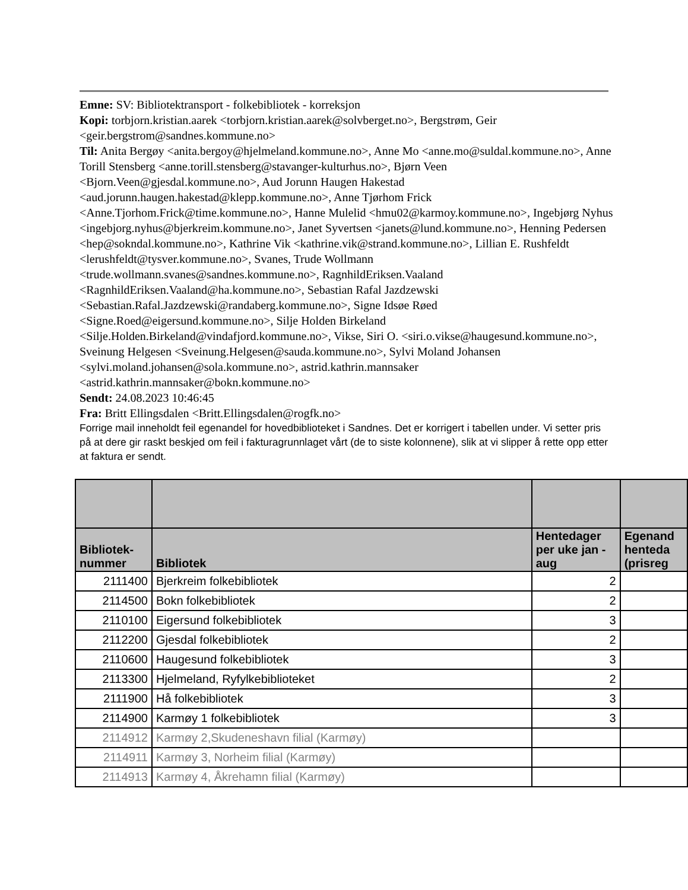Emne: SV: Bibliotektransport - folkebibliotek - korreksjon
Kopi: torbjorn.kristian.aarek <torbjorn.kristian.aarek@solvberget.no>, Bergstrøm, Geir <geir.bergstrom@sandnes.kommune.no>
Til: Anita Bergøy <anita.bergoy@hjelmeland.kommune.no>, Anne Mo <anne.mo@suldal.kommune.no>, Anne Torill Stensberg <anne.torill.stensberg@stavanger-kulturhus.no>, Bjørn Veen <Bjorn.Veen@gjesdal.kommune.no>, Aud Jorunn Haugen Hakestad <aud.jorunn.haugen.hakestad@klepp.kommune.no>, Anne Tjørhom Frick <Anne.Tjorhom.Frick@time.kommune.no>, Hanne Mulelid <hmu02@karmoy.kommune.no>, Ingebjørg Nyhus <ingebjorg.nyhus@bjerkreim.kommune.no>, Janet Syvertsen <janets@lund.kommune.no>, Henning Pedersen <hep@sokndal.kommune.no>, Kathrine Vik <kathrine.vik@strand.kommune.no>, Lillian E. Rushfeldt <lerushfeldt@tysver.kommune.no>, Svanes, Trude Wollmann <trude.wollmann.svanes@sandnes.kommune.no>, RagnhildEriksen.Vaaland <RagnhildEriksen.Vaaland@ha.kommune.no>, Sebastian Rafal Jazdzewski <Sebastian.Rafal.Jazdzewski@randaberg.kommune.no>, Signe Idsøe Røed <Signe.Roed@eigersund.kommune.no>, Silje Holden Birkeland <Silje.Holden.Birkeland@vindafjord.kommune.no>, Vikse, Siri O. <siri.o.vikse@haugesund.kommune.no>, Sveinung Helgesen <Sveinung.Helgesen@sauda.kommune.no>, Sylvi Moland Johansen <sylvi.moland.johansen@sola.kommune.no>, astrid.kathrin.mannsaker <astrid.kathrin.mannsaker@bokn.kommune.no>
Sendt: 24.08.2023 10:46:45
Fra: Britt Ellingsdalen <Britt.Ellingsdalen@rogfk.no>
Forrige mail inneholdt feil egenandel for hovedbiblioteket i Sandnes. Det er korrigert i tabellen under. Vi setter pris på at dere gir raskt beskjed om feil i fakturagrunnlaget vårt (de to siste kolonnene), slik at vi slipper å rette opp etter at faktura er sendt.
| Bibliotek- nummer | Bibliotek | Hentedager per uke jan - aug | Egenand henteda (prisreg |
| --- | --- | --- | --- |
| 2111400 | Bjerkreim folkebibliotek | 2 | |
| 2114500 | Bokn folkebibliotek | 2 | |
| 2110100 | Eigersund folkebibliotek | 3 | |
| 2112200 | Gjesdal folkebibliotek | 2 | |
| 2110600 | Haugesund folkebibliotek | 3 | |
| 2113300 | Hjelmeland, Ryfylkebiblioteket | 2 | |
| 2111900 | Hå folkebibliotek | 3 | |
| 2114900 | Karmøy 1 folkebibliotek | 3 | |
| 2114912 | Karmøy 2,Skudeneshavn filial (Karmøy) | | |
| 2114911 | Karmøy 3, Norheim filial (Karmøy) | | |
| 2114913 | Karmøy 4, Åkrehamn filial (Karmøy) | | |